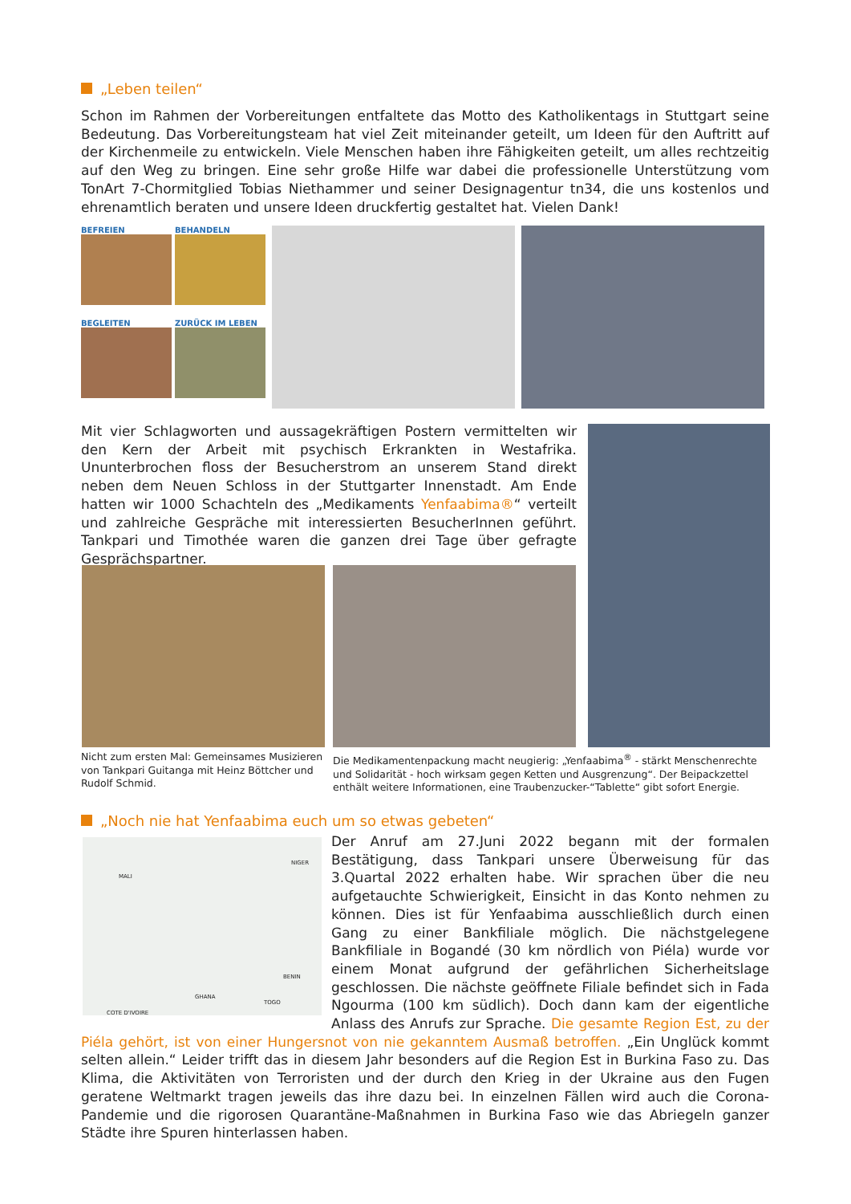„Leben teilen“
Schon im Rahmen der Vorbereitungen entfaltete das Motto des Katholikentags in Stuttgart seine Bedeutung. Das Vorbereitungsteam hat viel Zeit miteinander geteilt, um Ideen für den Auftritt auf der Kirchenmeile zu entwickeln. Viele Menschen haben ihre Fähigkeiten geteilt, um alles rechtzeitig auf den Weg zu bringen. Eine sehr große Hilfe war dabei die professionelle Unterstützung vom TonArt 7-Chormitglied Tobias Niethammer und seiner Designagentur tn34, die uns kostenlos und ehrenamtlich beraten und unsere Ideen druckfertig gestaltet hat. Vielen Dank!
BEFREIEN
BEHANDELN
BEGLEITEN
ZURÜCK IM LEBEN
Mit vier Schlagworten und aussagekräftigen Postern vermittelten wir den Kern der Arbeit mit psychisch Erkrankten in Westafrika. Ununterbrochen floss der Besucherstrom an unserem Stand direkt neben dem Neuen Schloss in der Stuttgarter Innenstadt. Am Ende hatten wir 1000 Schachteln des „Medikaments Yenfaabima®“ verteilt und zahlreiche Gespräche mit interessierten BesucherInnen geführt. Tankpari und Timothée waren die ganzen drei Tage über gefragte Gesprächspartner.
Nicht zum ersten Mal: Gemeinsames Musizieren von Tankpari Guitanga mit Heinz Böttcher und Rudolf Schmid.
Die Medikamentenpackung macht neugierig: „Yenfaabima<sup>®</sup> - stärkt Menschenrechte und Solidarität - hoch wirksam gegen Ketten und Ausgrenzung“. Der Beipackzettel enthält weitere Informationen, eine Traubenzucker-“Tablette“ gibt sofort Energie.
„Noch nie hat Yenfaabima euch um so etwas gebeten“
MALI
NIGER
BENIN
GHANA
TOGO
COTE D'IVOIRE
Der Anruf am 27.Juni 2022 begann mit der formalen Bestätigung, dass Tankpari unsere Überweisung für das 3.Quartal 2022 erhalten habe. Wir sprachen über die neu aufgetauchte Schwierigkeit, Einsicht in das Konto nehmen zu können. Dies ist für Yenfaabima ausschließlich durch einen Gang zu einer Bankfiliale möglich. Die nächstgelegene Bankfiliale in Bogandé (30 km nördlich von Piéla) wurde vor einem Monat aufgrund der gefährlichen Sicherheitslage geschlossen. Die nächste geöffnete Filiale befindet sich in Fada Ngourma (100 km südlich). Doch dann kam der eigentliche Anlass des Anrufs zur Sprache. Die gesamte Region Est, zu der Piéla gehört, ist von einer Hungersnot von nie gekanntem Ausmaß betroffen. „Ein Unglück kommt selten allein.“ Leider trifft das in diesem Jahr besonders auf die Region Est in Burkina Faso zu. Das Klima, die Aktivitäten von Terroristen und der durch den Krieg in der Ukraine aus den Fugen geratene Weltmarkt tragen jeweils das ihre dazu bei. In einzelnen Fällen wird auch die Corona-Pandemie und die rigorosen Quarantäne-Maßnahmen in Burkina Faso wie das Abriegeln ganzer Städte ihre Spuren hinterlassen haben.